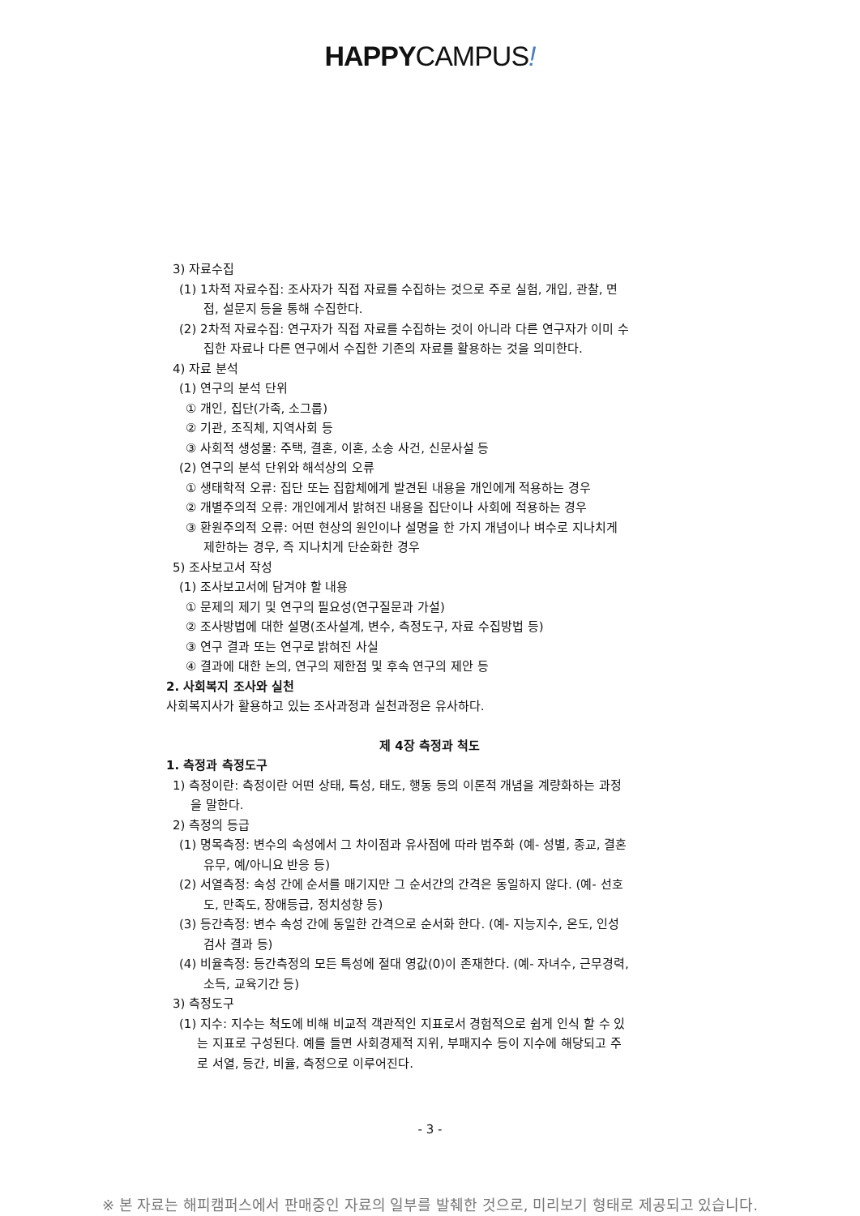HAPPYCAMPUS!
3) 자료수집
(1) 1차적 자료수집: 조사자가 직접 자료를 수집하는 것으로 주로 실험, 개입, 관찰, 면
접, 설문지 등을 통해 수집한다.
(2) 2차적 자료수집: 연구자가 직접 자료를 수집하는 것이 아니라 다른 연구자가 이미 수
집한 자료나 다른 연구에서 수집한 기존의 자료를 활용하는 것을 의미한다.
4) 자료 분석
(1) 연구의 분석 단위
① 개인, 집단(가족, 소그룹)
② 기관, 조직체, 지역사회 등
③ 사회적 생성물: 주택, 결혼, 이혼, 소송 사건, 신문사설 등
(2) 연구의 분석 단위와 해석상의 오류
① 생태학적 오류: 집단 또는 집합체에게 발견된 내용을 개인에게 적용하는 경우
② 개별주의적 오류: 개인에게서 밝혀진 내용을 집단이나 사회에 적용하는 경우
③ 환원주의적 오류: 어떤 현상의 원인이나 설명을 한 가지 개념이나 벼수로 지나치게
제한하는 경우, 즉 지나치게 단순화한 경우
5) 조사보고서 작성
(1) 조사보고서에 담겨야 할 내용
① 문제의 제기 및 연구의 필요성(연구질문과 가설)
② 조사방법에 대한 설명(조사설계, 변수, 측정도구, 자료 수집방법 등)
③ 연구 결과 또는 연구로 밝혀진 사실
④ 결과에 대한 논의, 연구의 제한점 및 후속 연구의 제안 등
2. 사회복지 조사와 실천
사회복지사가 활용하고 있는 조사과정과 실천과정은 유사하다.
제 4장 측정과 척도
1. 측정과 측정도구
1) 측정이란: 측정이란 어떤 상태, 특성, 태도, 행동 등의 이론적 개념을 계량화하는 과정
을 말한다.
2) 측정의 등급
(1) 명목측정: 변수의 속성에서 그 차이점과 유사점에 따라 범주화 (예- 성별, 종교, 결혼
유무, 예/아니요 반응 등)
(2) 서열측정: 속성 간에 순서를 매기지만 그 순서간의 간격은 동일하지 않다. (예- 선호
도, 만족도, 장애등급, 정치성향 등)
(3) 등간측정: 변수 속성 간에 동일한 간격으로 순서화 한다. (예- 지능지수, 온도, 인성
검사 결과 등)
(4) 비율측정: 등간측정의 모든 특성에 절대 영값(0)이 존재한다. (예- 자녀수, 근무경력,
소득, 교육기간 등)
3) 측정도구
(1) 지수: 지수는 척도에 비해 비교적 객관적인 지표로서 경험적으로 쉽게 인식 할 수 있
는 지표로 구성된다. 예를 들면 사회경제적 지위, 부패지수 등이 지수에 해당되고 주
로 서열, 등간, 비율, 측정으로 이루어진다.
- 3 -
※ 본 자료는 해피캠퍼스에서 판매중인 자료의 일부를 발췌한 것으로, 미리보기 형태로 제공되고 있습니다.